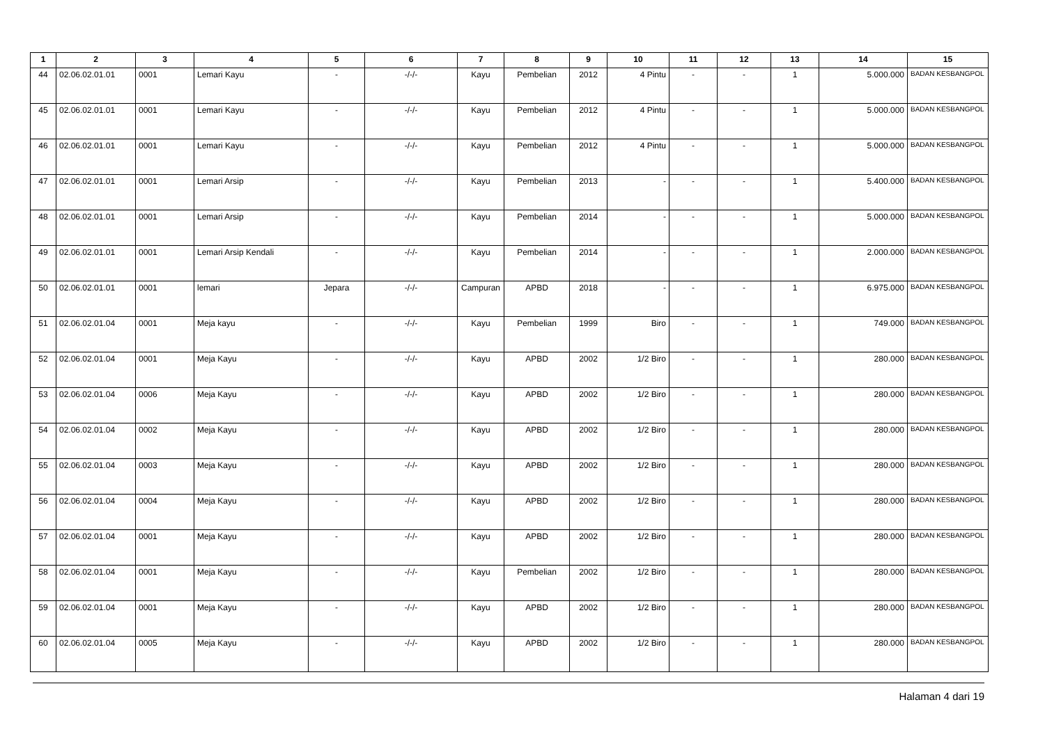| 1 | 2 | 3 | 4 | 5 | 6 | 7 | 8 | 9 | 10 | 11 | 12 | 13 | 14 | 15 |
| --- | --- | --- | --- | --- | --- | --- | --- | --- | --- | --- | --- | --- | --- | --- |
| 44 | 02.06.02.01.01 | 0001 | Lemari Kayu | - | -/-/- | Kayu | Pembelian | 2012 | 4 Pintu | - | - | 1 | 5.000.000 | BADAN KESBANGPOL |
| 45 | 02.06.02.01.01 | 0001 | Lemari Kayu | - | -/-/- | Kayu | Pembelian | 2012 | 4 Pintu | - | - | 1 | 5.000.000 | BADAN KESBANGPOL |
| 46 | 02.06.02.01.01 | 0001 | Lemari Kayu | - | -/-/- | Kayu | Pembelian | 2012 | 4 Pintu | - | - | 1 | 5.000.000 | BADAN KESBANGPOL |
| 47 | 02.06.02.01.01 | 0001 | Lemari Arsip | - | -/-/- | Kayu | Pembelian | 2013 | - | - | - | 1 | 5.400.000 | BADAN KESBANGPOL |
| 48 | 02.06.02.01.01 | 0001 | Lemari Arsip | - | -/-/- | Kayu | Pembelian | 2014 | - | - | - | 1 | 5.000.000 | BADAN KESBANGPOL |
| 49 | 02.06.02.01.01 | 0001 | Lemari Arsip Kendali | - | -/-/- | Kayu | Pembelian | 2014 | - | - | - | 1 | 2.000.000 | BADAN KESBANGPOL |
| 50 | 02.06.02.01.01 | 0001 | lemari | Jepara | -/-/- | Campuran | APBD | 2018 | - | - | - | 1 | 6.975.000 | BADAN KESBANGPOL |
| 51 | 02.06.02.01.04 | 0001 | Meja kayu | - | -/-/- | Kayu | Pembelian | 1999 | Biro | - | - | 1 | 749.000 | BADAN KESBANGPOL |
| 52 | 02.06.02.01.04 | 0001 | Meja Kayu | - | -/-/- | Kayu | APBD | 2002 | 1/2 Biro | - | - | 1 | 280.000 | BADAN KESBANGPOL |
| 53 | 02.06.02.01.04 | 0006 | Meja Kayu | - | -/-/- | Kayu | APBD | 2002 | 1/2 Biro | - | - | 1 | 280.000 | BADAN KESBANGPOL |
| 54 | 02.06.02.01.04 | 0002 | Meja Kayu | - | -/-/- | Kayu | APBD | 2002 | 1/2 Biro | - | - | 1 | 280.000 | BADAN KESBANGPOL |
| 55 | 02.06.02.01.04 | 0003 | Meja Kayu | - | -/-/- | Kayu | APBD | 2002 | 1/2 Biro | - | - | 1 | 280.000 | BADAN KESBANGPOL |
| 56 | 02.06.02.01.04 | 0004 | Meja Kayu | - | -/-/- | Kayu | APBD | 2002 | 1/2 Biro | - | - | 1 | 280.000 | BADAN KESBANGPOL |
| 57 | 02.06.02.01.04 | 0001 | Meja Kayu | - | -/-/- | Kayu | APBD | 2002 | 1/2 Biro | - | - | 1 | 280.000 | BADAN KESBANGPOL |
| 58 | 02.06.02.01.04 | 0001 | Meja Kayu | - | -/-/- | Kayu | Pembelian | 2002 | 1/2 Biro | - | - | 1 | 280.000 | BADAN KESBANGPOL |
| 59 | 02.06.02.01.04 | 0001 | Meja Kayu | - | -/-/- | Kayu | APBD | 2002 | 1/2 Biro | - | - | 1 | 280.000 | BADAN KESBANGPOL |
| 60 | 02.06.02.01.04 | 0005 | Meja Kayu | - | -/-/- | Kayu | APBD | 2002 | 1/2 Biro | - | - | 1 | 280.000 | BADAN KESBANGPOL |
Halaman 4 dari 19